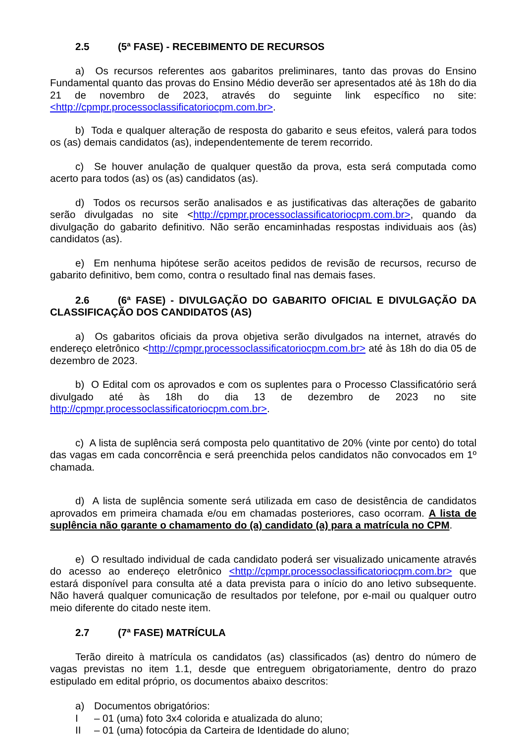2.5 (5ª FASE) - RECEBIMENTO DE RECURSOS
a) Os recursos referentes aos gabaritos preliminares, tanto das provas do Ensino Fundamental quanto das provas do Ensino Médio deverão ser apresentados até às 18h do dia 21 de novembro de 2023, através do seguinte link específico no site: <http://cpmpr.processoclassificatoriocpm.com.br>.
b) Toda e qualquer alteração de resposta do gabarito e seus efeitos, valerá para todos os (as) demais candidatos (as), independentemente de terem recorrido.
c) Se houver anulação de qualquer questão da prova, esta será computada como acerto para todos (as) os (as) candidatos (as).
d) Todos os recursos serão analisados e as justificativas das alterações de gabarito serão divulgadas no site <http://cpmpr.processoclassificatoriocpm.com.br>, quando da divulgação do gabarito definitivo. Não serão encaminhadas respostas individuais aos (às) candidatos (as).
e) Em nenhuma hipótese serão aceitos pedidos de revisão de recursos, recurso de gabarito definitivo, bem como, contra o resultado final nas demais fases.
2.6 (6ª FASE) - DIVULGAÇÃO DO GABARITO OFICIAL E DIVULGAÇÃO DA CLASSIFICAÇÃO DOS CANDIDATOS (AS)
a) Os gabaritos oficiais da prova objetiva serão divulgados na internet, através do endereço eletrônico <http://cpmpr.processoclassificatoriocpm.com.br> até às 18h do dia 05 de dezembro de 2023.
b) O Edital com os aprovados e com os suplentes para o Processo Classificatório será divulgado até às 18h do dia 13 de dezembro de 2023 no site http://cpmpr.processoclassificatoriocpm.com.br>.
c) A lista de suplência será composta pelo quantitativo de 20% (vinte por cento) do total das vagas em cada concorrência e será preenchida pelos candidatos não convocados em 1º chamada.
d) A lista de suplência somente será utilizada em caso de desistência de candidatos aprovados em primeira chamada e/ou em chamadas posteriores, caso ocorram. A lista de suplência não garante o chamamento do (a) candidato (a) para a matrícula no CPM.
e) O resultado individual de cada candidato poderá ser visualizado unicamente através do acesso ao endereço eletrônico <http://cpmpr.processoclassificatoriocpm.com.br> que estará disponível para consulta até a data prevista para o início do ano letivo subsequente. Não haverá qualquer comunicação de resultados por telefone, por e-mail ou qualquer outro meio diferente do citado neste item.
2.7 (7ª FASE) MATRÍCULA
Terão direito à matrícula os candidatos (as) classificados (as) dentro do número de vagas previstas no item 1.1, desde que entreguem obrigatoriamente, dentro do prazo estipulado em edital próprio, os documentos abaixo descritos:
a) Documentos obrigatórios:
I – 01 (uma) foto 3x4 colorida e atualizada do aluno;
II – 01 (uma) fotocópia da Carteira de Identidade do aluno;